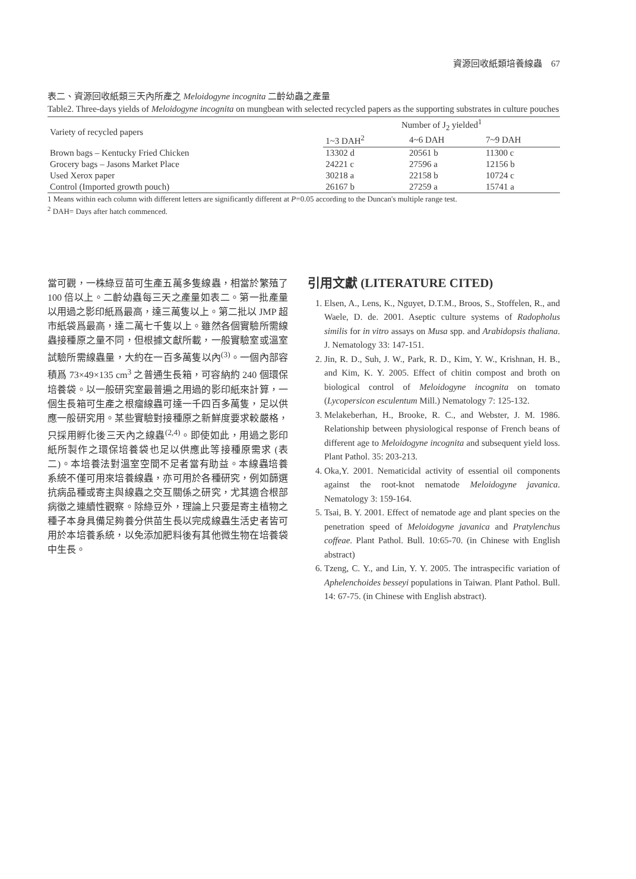資源回收紙類培養線蟲　67
表二、資源回收紙類三天內所產之 Meloidogyne incognita 二齡幼蟲之產量
Table2. Three-days yields of Meloidogyne incognita on mungbean with selected recycled papers as the supporting substrates in culture pouches
| Variety of recycled papers | Number of J<sub>2</sub> yielded<sup>1</sup> | | |
| --- | --- | --- | --- |
| | 1~3 DAH<sup>2</sup> | 4~6 DAH | 7~9 DAH |
| Brown bags – Kentucky Fried Chicken | 13302 d | 20561 b | 11300 c |
| Grocery bags – Jasons Market Place | 24221 c | 27596 a | 12156 b |
| Used Xerox paper | 30218 a | 22158 b | 10724 c |
| Control (Imported growth pouch) | 26167 b | 27259 a | 15741 a |
1 Means within each column with different letters are significantly different at P=0.05 according to the Duncan's multiple range test.
<sup>2</sup> DAH= Days after hatch commenced.
當可觀，一株綠豆苗可生產五萬多隻線蟲，相當於繁殖了 100 倍以上。二齡幼蟲每三天之產量如表二。第一批產量以用過之影印紙爲最高，達三萬隻以上。第二批以 JMP 超市紙袋爲最高，達二萬七千隻以上。雖然各個實驗所需線蟲接種原之量不同，但根據文獻所載，一般實驗室或溫室試驗所需線蟲量，大約在一百多萬隻以內<sup>(3)</sup>。一個內部容積爲 73×49×135 cm<sup>3</sup> 之普通生長箱，可容納約 240 個環保培養袋。以一般研究室最普遍之用過的影印紙來計算，一個生長箱可生產之根瘤線蟲可達一千四百多萬隻，足以供應一般研究用。某些實驗對接種原之新鮮度要求較嚴格，只採用孵化後三天內之線蟲<sup>(2,4)</sup>。即使如此，用過之影印紙所製作之環保培養袋也足以供應此等接種原需求 (表二)。本培養法對溫室空間不足者當有助益。本線蟲培養系統不僅可用來培養線蟲，亦可用於各種研究，例如篩選抗病品種或寄主與線蟲之交互關係之研究，尤其適合根部病徵之連續性觀察。除綠豆外，理論上只要是寄主植物之種子本身具備足夠養分供苗生長以完成線蟲生活史者皆可用於本培養系統，以免添加肥料後有其他微生物在培養袋中生長。
引用文獻 (LITERATURE CITED)
1. Elsen, A., Lens, K., Nguyet, D.T.M., Broos, S., Stoffelen, R., and Waele, D. de. 2001. Aseptic culture systems of Radopholus similis for in vitro assays on Musa spp. and Arabidopsis thaliana. J. Nematology 33: 147-151.
2. Jin, R. D., Suh, J. W., Park, R. D., Kim, Y. W., Krishnan, H. B., and Kim, K. Y. 2005. Effect of chitin compost and broth on biological control of Meloidogyne incognita on tomato (Lycopersicon esculentum Mill.) Nematology 7: 125-132.
3. Melakeberhan, H., Brooke, R. C., and Webster, J. M. 1986. Relationship between physiological response of French beans of different age to Meloidogyne incognita and subsequent yield loss. Plant Pathol. 35: 203-213.
4. Oka,Y. 2001. Nematicidal activity of essential oil components against the root-knot nematode Meloidogyne javanica. Nematology 3: 159-164.
5. Tsai, B. Y. 2001. Effect of nematode age and plant species on the penetration speed of Meloidogyne javanica and Pratylenchus coffeae. Plant Pathol. Bull. 10:65-70. (in Chinese with English abstract)
6. Tzeng, C. Y., and Lin, Y. Y. 2005. The intraspecific variation of Aphelenchoides besseyi populations in Taiwan. Plant Pathol. Bull. 14: 67-75. (in Chinese with English abstract).